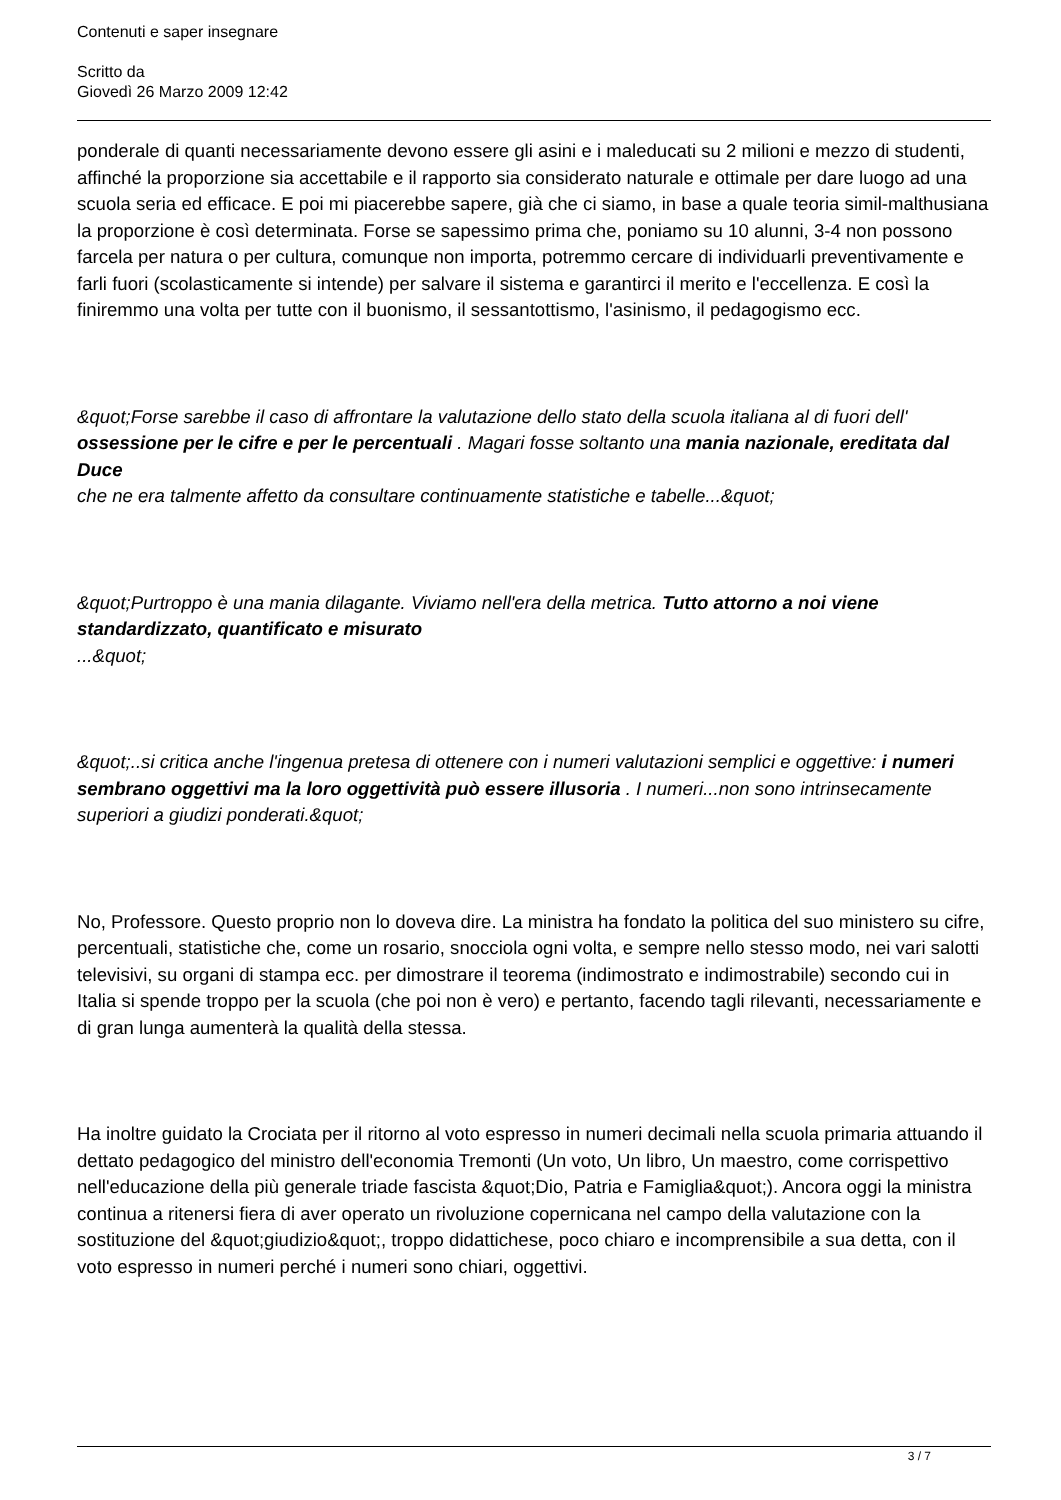Contenuti e saper insegnare
Scritto da
Giovedì 26 Marzo 2009 12:42
ponderale di quanti necessariamente devono essere gli asini e i maleducati su 2 milioni e mezzo di studenti, affinché la proporzione sia accettabile e il rapporto sia considerato naturale e ottimale per dare luogo ad una scuola seria ed efficace. E poi mi piacerebbe sapere, già che ci siamo, in base a quale teoria simil-malthusiana la proporzione è così determinata. Forse se sapessimo prima che, poniamo su 10 alunni, 3-4 non possono farcela per natura o per cultura, comunque non importa, potremmo cercare di individuarli preventivamente e farli fuori (scolasticamente si intende) per salvare il sistema e garantirci il merito e l'eccellenza. E così la finiremmo una volta per tutte con il buonismo, il sessantottismo, l'asinismo, il pedagogismo ecc.
&quot;Forse sarebbe il caso di affrontare la valutazione dello stato della scuola italiana al di fuori dell' ossessione per le cifre e per le percentuali . Magari fosse soltanto una mania nazionale, ereditata dal Duce
che ne era talmente affetto da consultare continuamente statistiche e tabelle...&quot;
&quot;Purtroppo è una mania dilagante. Viviamo nell'era della metrica. Tutto attorno a noi viene standardizzato, quantificato e misurato
...&quot;
&quot;..si critica anche l'ingenua pretesa di ottenere con i numeri valutazioni semplici e oggettive: i numeri sembrano oggettivi ma la loro oggettività può essere illusoria . I numeri...non sono intrinsecamente superiori a giudizi ponderati.&quot;
No, Professore. Questo proprio non lo doveva dire. La ministra ha fondato la politica del suo ministero su cifre, percentuali, statistiche che, come un rosario, snocciola ogni volta, e sempre nello stesso modo, nei vari salotti televisivi, su organi di stampa ecc. per dimostrare il teorema (indimostrato e indimostrabile) secondo cui in Italia si spende troppo per la scuola (che poi non è vero) e pertanto, facendo tagli rilevanti, necessariamente e di gran lunga aumenterà la qualità della stessa.
Ha inoltre guidato la Crociata per il ritorno al voto espresso in numeri decimali nella scuola primaria attuando il dettato pedagogico del ministro dell'economia Tremonti (Un voto, Un libro, Un maestro, come corrispettivo nell'educazione della più generale triade fascista &quot;Dio, Patria e Famiglia&quot;). Ancora oggi la ministra continua a ritenersi fiera di aver operato un rivoluzione copernicana nel campo della valutazione con la sostituzione del &quot;giudizio&quot;, troppo didattichese, poco chiaro e incomprensibile a sua detta, con il voto espresso in numeri perché i numeri sono chiari, oggettivi.
3 / 7